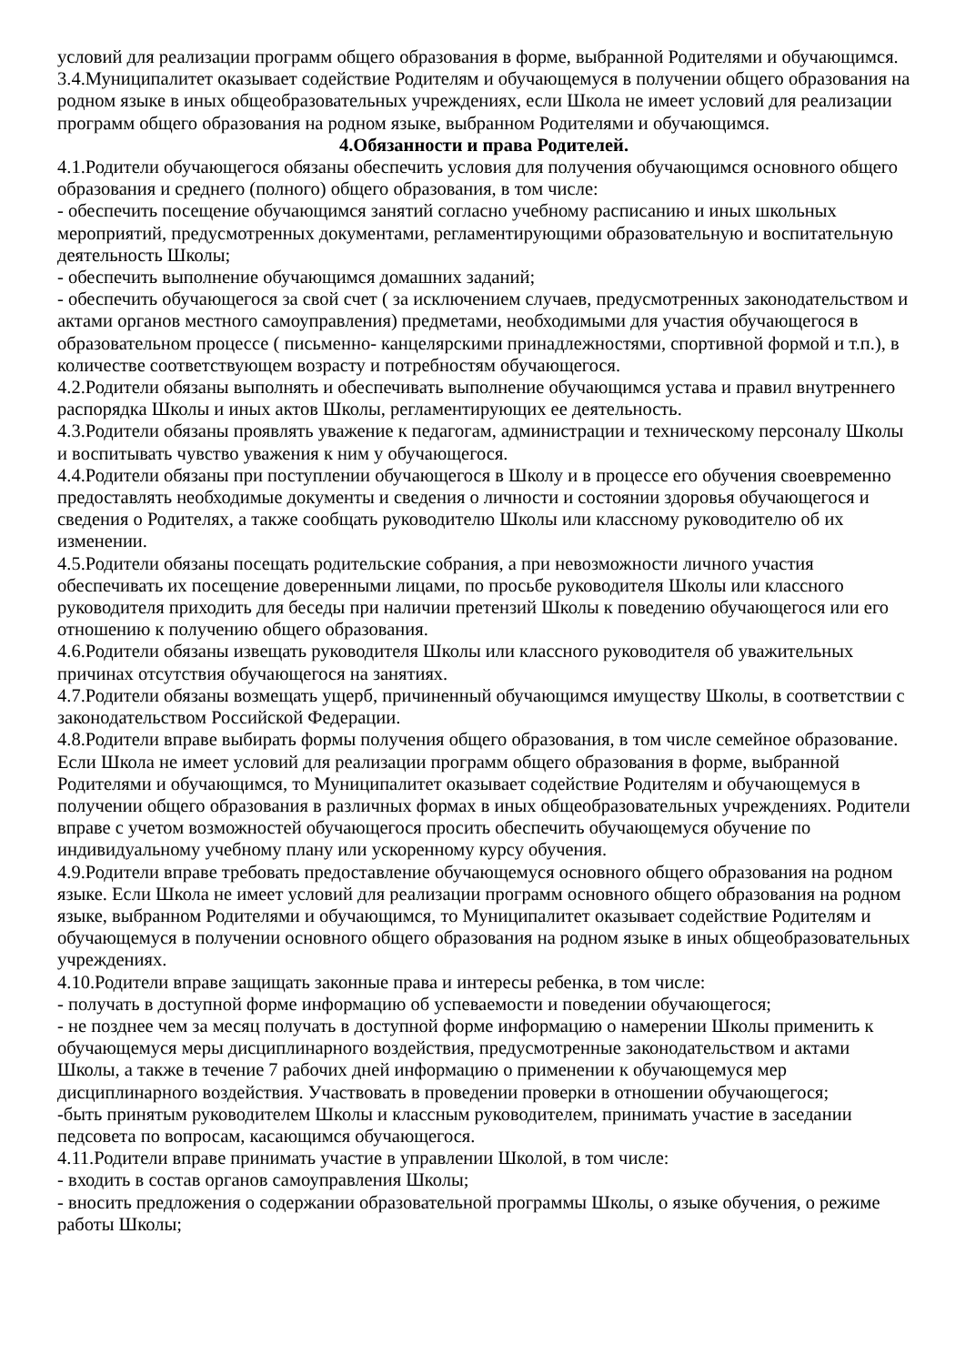условий для реализации программ общего образования в форме, выбранной Родителями и обучающимся.
3.4.Муниципалитет оказывает содействие Родителям и обучающемуся в получении общего образования на родном языке в иных общеобразовательных учреждениях, если Школа не имеет условий для реализации программ общего образования на родном языке, выбранном Родителями и обучающимся.
4.Обязанности и права Родителей.
4.1.Родители обучающегося обязаны обеспечить условия для получения обучающимся основного общего образования и среднего (полного) общего образования, в том числе:
- обеспечить посещение обучающимся занятий согласно учебному расписанию и иных школьных мероприятий, предусмотренных документами, регламентирующими образовательную и воспитательную деятельность Школы;
- обеспечить выполнение обучающимся домашних заданий;
- обеспечить обучающегося за свой счет ( за исключением случаев, предусмотренных законодательством и актами органов местного самоуправления) предметами, необходимыми для участия обучающегося в образовательном процессе ( письменно- канцелярскими принадлежностями, спортивной формой и т.п.), в количестве соответствующем возрасту и потребностям обучающегося.
4.2.Родители обязаны выполнять и обеспечивать выполнение обучающимся устава и правил внутреннего распорядка Школы и иных актов Школы, регламентирующих ее деятельность.
4.3.Родители обязаны проявлять уважение к педагогам, администрации и техническому персоналу Школы и воспитывать чувство уважения к ним у обучающегося.
4.4.Родители обязаны при поступлении обучающегося в Школу и в процессе его обучения своевременно предоставлять необходимые документы и сведения о личности и состоянии здоровья обучающегося и сведения о Родителях, а также сообщать руководителю Школы или классному руководителю об их изменении.
4.5.Родители обязаны посещать родительские собрания, а при невозможности личного участия обеспечивать их посещение доверенными лицами, по просьбе руководителя Школы или классного руководителя приходить для беседы при наличии претензий Школы к поведению обучающегося или его отношению к получению общего образования.
4.6.Родители обязаны извещать руководителя Школы или классного руководителя об уважительных причинах отсутствия обучающегося на занятиях.
4.7.Родители обязаны возмещать ущерб, причиненный обучающимся имуществу Школы, в соответствии с законодательством Российской Федерации.
4.8.Родители вправе выбирать формы получения общего образования, в том числе семейное образование. Если Школа не имеет условий для реализации программ общего образования в форме, выбранной Родителями и обучающимся, то Муниципалитет оказывает содействие Родителям и обучающемуся в получении общего образования в различных формах в иных общеобразовательных учреждениях. Родители вправе с учетом возможностей обучающегося просить обеспечить обучающемуся обучение по индивидуальному учебному плану или ускоренному курсу обучения.
4.9.Родители вправе требовать предоставление обучающемуся основного общего образования на родном языке. Если Школа не имеет условий для реализации программ основного общего образования на родном языке, выбранном Родителями и обучающимся, то Муниципалитет оказывает содействие Родителям и обучающемуся в получении основного общего образования на родном языке в иных общеобразовательных учреждениях.
4.10.Родители вправе защищать законные права и интересы ребенка, в том числе:
- получать в доступной форме информацию об успеваемости и поведении обучающегося;
- не позднее чем за месяц получать в доступной форме информацию о намерении Школы применить к обучающемуся меры дисциплинарного воздействия, предусмотренные законодательством и актами Школы, а также в течение 7 рабочих дней информацию о применении к обучающемуся мер дисциплинарного воздействия. Участвовать в проведении проверки в отношении обучающегося;
-быть принятым руководителем Школы и классным руководителем, принимать участие в заседании педсовета по вопросам, касающимся обучающегося.
4.11.Родители вправе принимать участие в управлении Школой, в том числе:
- входить в состав органов самоуправления Школы;
- вносить предложения о содержании образовательной программы Школы, о языке обучения, о режиме работы Школы;